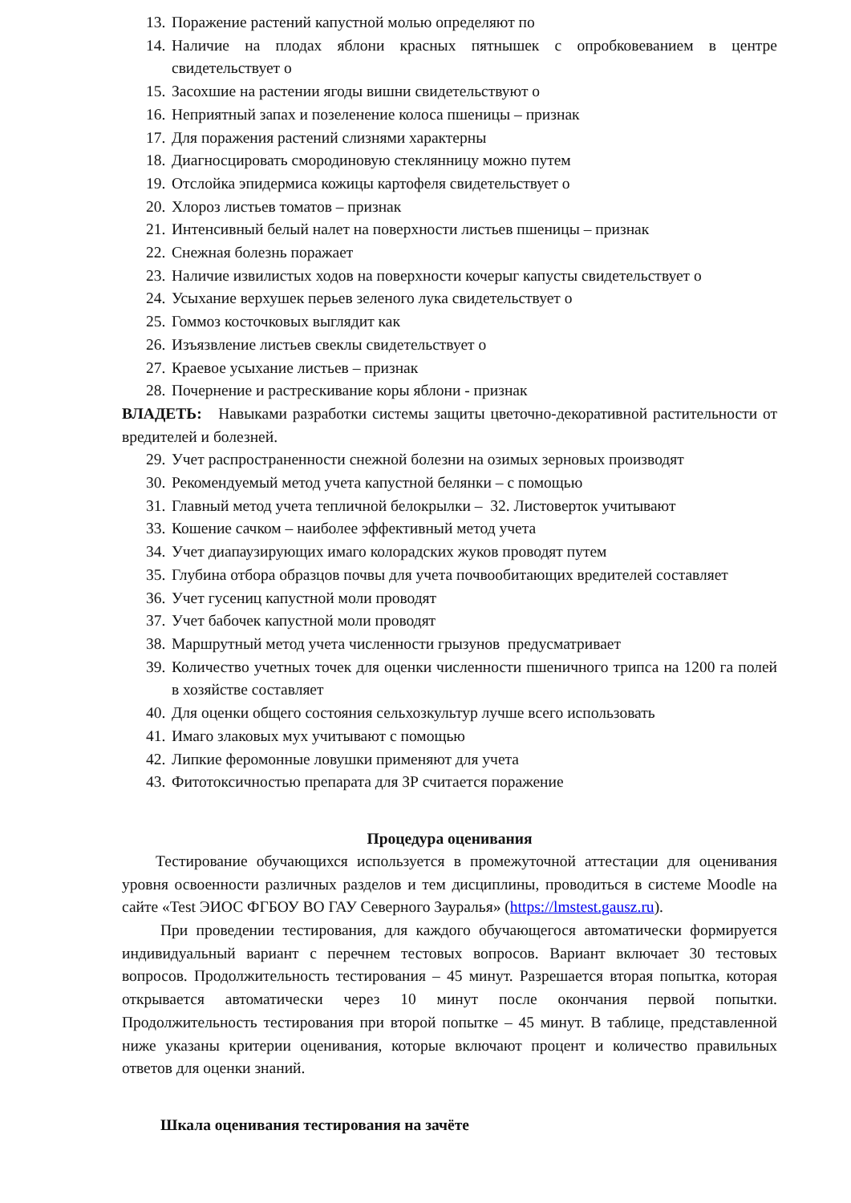13. Поражение растений капустной молью определяют по
14. Наличие на плодах яблони красных пятнышек с опробковеванием в центре свидетельствует о
15. Засохшие на растении ягоды вишни свидетельствуют о
16. Неприятный запах и позеленение колоса пшеницы – признак
17. Для поражения растений слизнями характерны
18. Диагносцировать смородиновую стеклянницу можно путем
19. Отслойка эпидермиса кожицы картофеля свидетельствует о
20. Хлороз листьев томатов – признак
21. Интенсивный белый налет на поверхности листьев пшеницы – признак
22. Снежная болезнь поражает
23. Наличие извилистых ходов на поверхности кочерыг капусты свидетельствует о
24. Усыхание верхушек перьев зеленого лука свидетельствует о
25. Гоммоз косточковых выглядит как
26. Изъязвление листьев свеклы свидетельствует о
27. Краевое усыхание листьев – признак
28. Почернение и растрескивание коры яблони - признак
ВЛАДЕТЬ: Навыками разработки системы защиты цветочно-декоративной растительности от вредителей и болезней.
29. Учет распространенности снежной болезни на озимых зерновых производят
30. Рекомендуемый метод учета капустной белянки – с помощью
31. Главный метод учета тепличной белокрылки – 32. Листоверток учитывают
33. Кошение сачком – наиболее эффективный метод учета
34. Учет диапаузирующих имаго колорадских жуков проводят путем
35. Глубина отбора образцов почвы для учета почвообитающих вредителей составляет
36. Учет гусениц капустной моли проводят
37. Учет бабочек капустной моли проводят
38. Маршрутный метод учета численности грызунов предусматривает
39. Количество учетных точек для оценки численности пшеничного трипса на 1200 га полей в хозяйстве составляет
40. Для оценки общего состояния сельхозкультур лучше всего использовать
41. Имаго злаковых мух учитывают с помощью
42. Липкие феромонные ловушки применяют для учета
43. Фитотоксичностью препарата для ЗР считается поражение
Процедура оценивания
Тестирование обучающихся используется в промежуточной аттестации для оценивания уровня освоенности различных разделов и тем дисциплины, проводиться в системе Moodle на сайте «Test ЭИОС ФГБОУ ВО ГАУ Северного Зауралья» (https://lmstest.gausz.ru).
При проведении тестирования, для каждого обучающегося автоматически формируется индивидуальный вариант с перечнем тестовых вопросов. Вариант включает 30 тестовых вопросов. Продолжительность тестирования – 45 минут. Разрешается вторая попытка, которая открывается автоматически через 10 минут после окончания первой попытки. Продолжительность тестирования при второй попытке – 45 минут. В таблице, представленной ниже указаны критерии оценивания, которые включают процент и количество правильных ответов для оценки знаний.
Шкала оценивания тестирования на зачёте